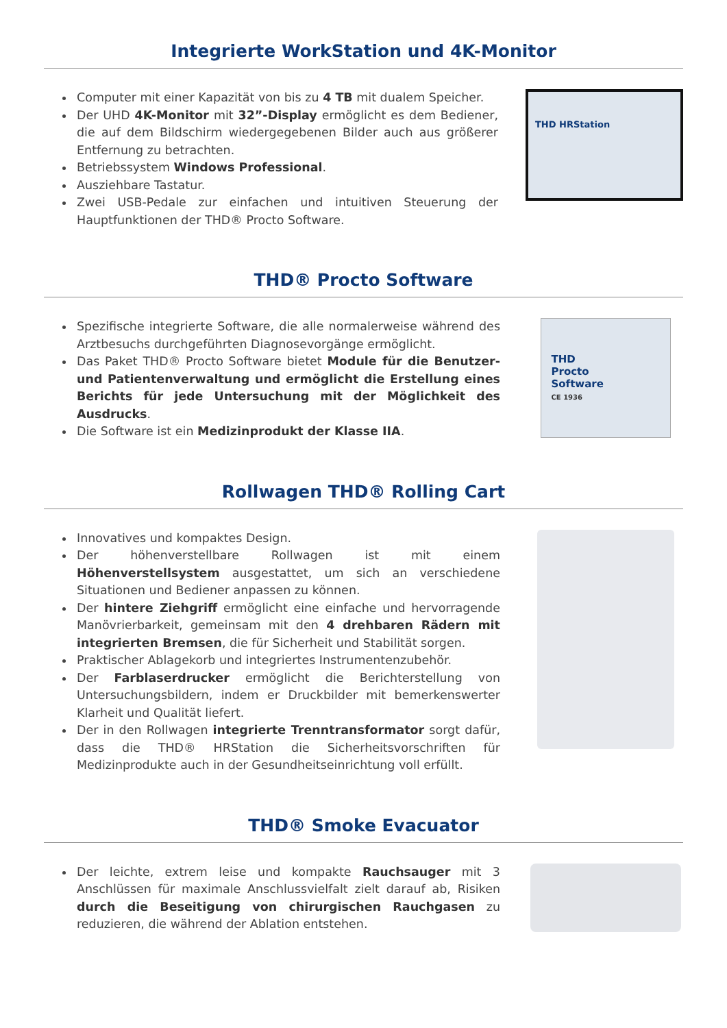Integrierte WorkStation und 4K-Monitor
Computer mit einer Kapazität von bis zu 4 TB mit dualem Speicher.
Der UHD 4K-Monitor mit 32”-Display ermöglicht es dem Bediener, die auf dem Bildschirm wiedergegebenen Bilder auch aus größerer Entfernung zu betrachten.
Betriebssystem Windows Professional.
Ausziehbare Tastatur.
Zwei USB-Pedale zur einfachen und intuitiven Steuerung der Hauptfunktionen der THD® Procto Software.
THD HRStation
THD® Procto Software
Spezifische integrierte Software, die alle normalerweise während des Arztbesuchs durchgeführten Diagnosevorgänge ermöglicht.
Das Paket THD® Procto Software bietet Module für die Benutzer- und Patientenverwaltung und ermöglicht die Erstellung eines Berichts für jede Untersuchung mit der Möglichkeit des Ausdrucks.
Die Software ist ein Medizinprodukt der Klasse IIA.
THD
Procto
Software
CE 1936
Rollwagen THD® Rolling Cart
Innovatives und kompaktes Design.
Der höhenverstellbare Rollwagen ist mit einem Höhenverstellsystem ausgestattet, um sich an verschiedene Situationen und Bediener anpassen zu können.
Der hintere Ziehgriff ermöglicht eine einfache und hervorragende Manövrierbarkeit, gemeinsam mit den 4 drehbaren Rädern mit integrierten Bremsen, die für Sicherheit und Stabilität sorgen.
Praktischer Ablagekorb und integriertes Instrumentenzubehör.
Der Farblaserdrucker ermöglicht die Berichterstellung von Untersuchungsbildern, indem er Druckbilder mit bemerkenswerter Klarheit und Qualität liefert.
Der in den Rollwagen integrierte Trenntransformator sorgt dafür, dass die THD® HRStation die Sicherheitsvorschriften für Medizinprodukte auch in der Gesundheitseinrichtung voll erfüllt.
THD® Smoke Evacuator
Der leichte, extrem leise und kompakte Rauchsauger mit 3 Anschlüssen für maximale Anschlussvielfalt zielt darauf ab, Risiken durch die Beseitigung von chirurgischen Rauchgasen zu reduzieren, die während der Ablation entstehen.